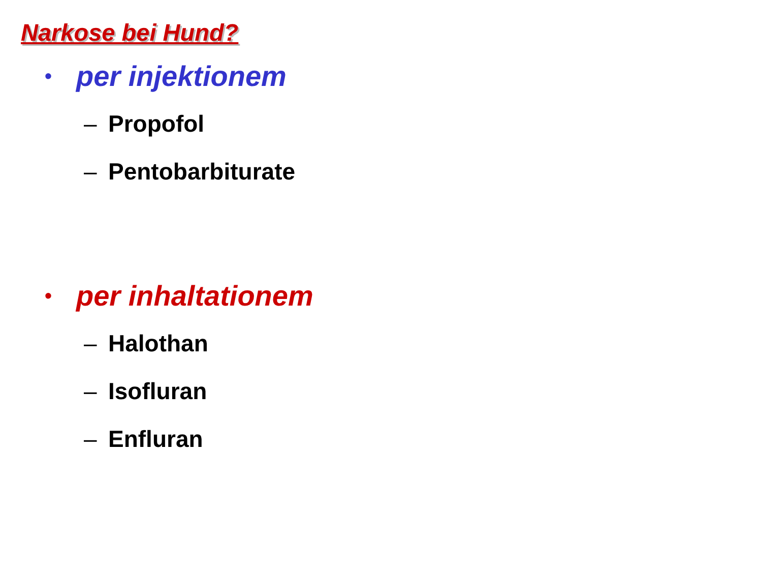Narkose bei Hund?
• per injektionem
– Propofol
– Pentobarbiturate
• per inhaltationem
– Halothan
– Isofluran
– Enfluran